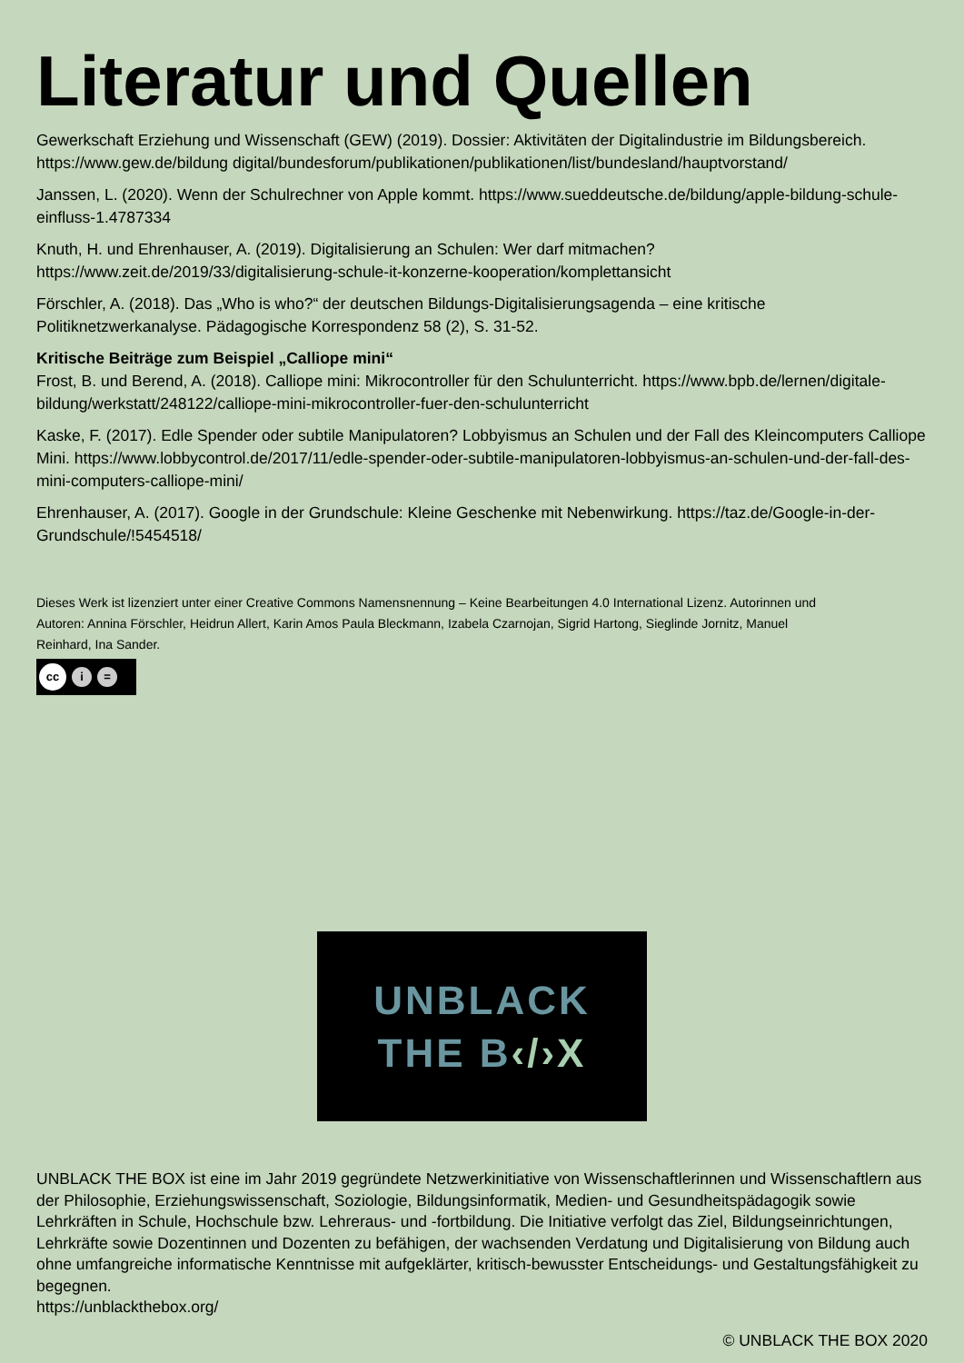Literatur und Quellen
Gewerkschaft Erziehung und Wissenschaft (GEW) (2019). Dossier: Aktivitäten der Digitalindustrie im Bildungsbereich. https://www.gew.de/bildung digital/bundesforum/publikationen/publikationen/list/bundesland/hauptvorstand/
Janssen, L. (2020). Wenn der Schulrechner von Apple kommt. https://www.sueddeutsche.de/bildung/apple-bildung-schule-einfluss-1.4787334
Knuth, H. und Ehrenhauser, A. (2019). Digitalisierung an Schulen: Wer darf mitmachen? https://www.zeit.de/2019/33/digitalisierung-schule-it-konzerne-kooperation/komplettansicht
Förschler, A. (2018). Das „Who is who?“ der deutschen Bildungs-Digitalisierungsagenda – eine kritische Politiknetzwerkanalyse. Pädagogische Korrespondenz 58 (2), S. 31-52.
Kritische Beiträge zum Beispiel „Calliope mini“
Frost, B. und Berend, A. (2018). Calliope mini: Mikrocontroller für den Schulunterricht. https://www.bpb.de/lernen/digitale-bildung/werkstatt/248122/calliope-mini-mikrocontroller-fuer-den-schulunterricht
Kaske, F. (2017). Edle Spender oder subtile Manipulatoren? Lobbyismus an Schulen und der Fall des Kleincomputers Calliope Mini. https://www.lobbycontrol.de/2017/11/edle-spender-oder-subtile-manipulatoren-lobbyismus-an-schulen-und-der-fall-des-mini-computers-calliope-mini/
Ehrenhauser, A. (2017). Google in der Grundschule: Kleine Geschenke mit Nebenwirkung. https://taz.de/Google-in-der-Grundschule/!5454518/
Dieses Werk ist lizenziert unter einer Creative Commons Namensnennung – Keine Bearbeitungen 4.0 International Lizenz. Autorinnen und Autoren: Annina Förschler, Heidrun Allert, Karin Amos Paula Bleckmann, Izabela Czarnojan, Sigrid Hartong, Sieglinde Jornitz, Manuel Reinhard, Ina Sander.
cc i =
UNBLACK
THE B‹/›X
UNBLACK THE BOX ist eine im Jahr 2019 gegründete Netzwerkinitiative von Wissenschaftlerinnen und Wissenschaftlern aus der Philosophie, Erziehungswissenschaft, Soziologie, Bildungsinformatik, Medien- und Gesundheitspädagogik sowie Lehrkräften in Schule, Hochschule bzw. Lehreraus- und -fortbildung. Die Initiative verfolgt das Ziel, Bildungseinrichtungen, Lehrkräfte sowie Dozentinnen und Dozenten zu befähigen, der wachsenden Verdatung und Digitalisierung von Bildung auch ohne umfangreiche informatische Kenntnisse mit aufgeklärter, kritisch-bewusster Entscheidungs- und Gestaltungsfähigkeit zu begegnen.
https://unblackthebox.org/
© UNBLACK THE BOX 2020